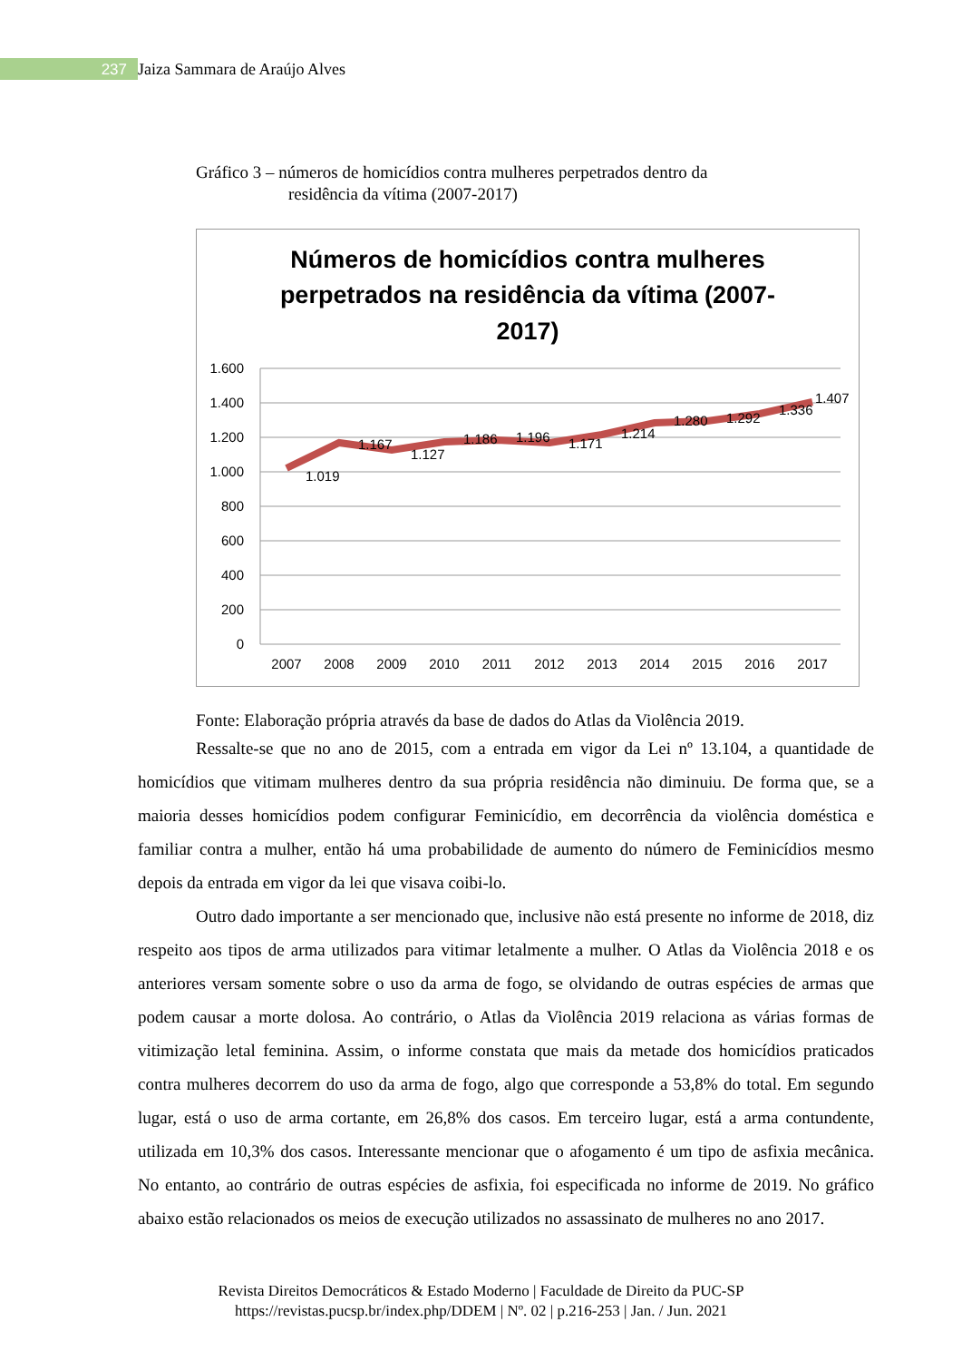237
Jaiza Sammara de Araújo Alves
Gráfico 3 – números de homicídios contra mulheres perpetrados dentro da
residência da vítima (2007-2017)
Números de homicídios contra mulheres
perpetrados na residência da vítima (2007-
2017)
1.600
1.400
1.200
1.000
800
600
400
200
0
1.019
1.167
1.127
1.186
1.196
1.171
1.214
1.280
1.292
1.336
1.407
2007
2008
2009
2010
2011
2012
2013
2014
2015
2016
2017
Fonte: Elaboração própria através da base de dados do Atlas da Violência 2019.
Ressalte-se que no ano de 2015, com a entrada em vigor da Lei nº 13.104, a quantidade de homicídios que vitimam mulheres dentro da sua própria residência não diminuiu. De forma que, se a maioria desses homicídios podem configurar Feminicídio, em decorrência da violência doméstica e familiar contra a mulher, então há uma probabilidade de aumento do número de Feminicídios mesmo depois da entrada em vigor da lei que visava coibi-lo.
Outro dado importante a ser mencionado que, inclusive não está presente no informe de 2018, diz respeito aos tipos de arma utilizados para vitimar letalmente a mulher. O Atlas da Violência 2018 e os anteriores versam somente sobre o uso da arma de fogo, se olvidando de outras espécies de armas que podem causar a morte dolosa. Ao contrário, o Atlas da Violência 2019 relaciona as várias formas de vitimização letal feminina. Assim, o informe constata que mais da metade dos homicídios praticados contra mulheres decorrem do uso da arma de fogo, algo que corresponde a 53,8% do total. Em segundo lugar, está o uso de arma cortante, em 26,8% dos casos. Em terceiro lugar, está a arma contundente, utilizada em 10,3% dos casos. Interessante mencionar que o afogamento é um tipo de asfixia mecânica. No entanto, ao contrário de outras espécies de asfixia, foi especificada no informe de 2019. No gráfico abaixo estão relacionados os meios de execução utilizados no assassinato de mulheres no ano 2017.
Revista Direitos Democráticos & Estado Moderno | Faculdade de Direito da PUC-SP
https://revistas.pucsp.br/index.php/DDEM | Nº. 02 | p.216-253 | Jan. / Jun. 2021